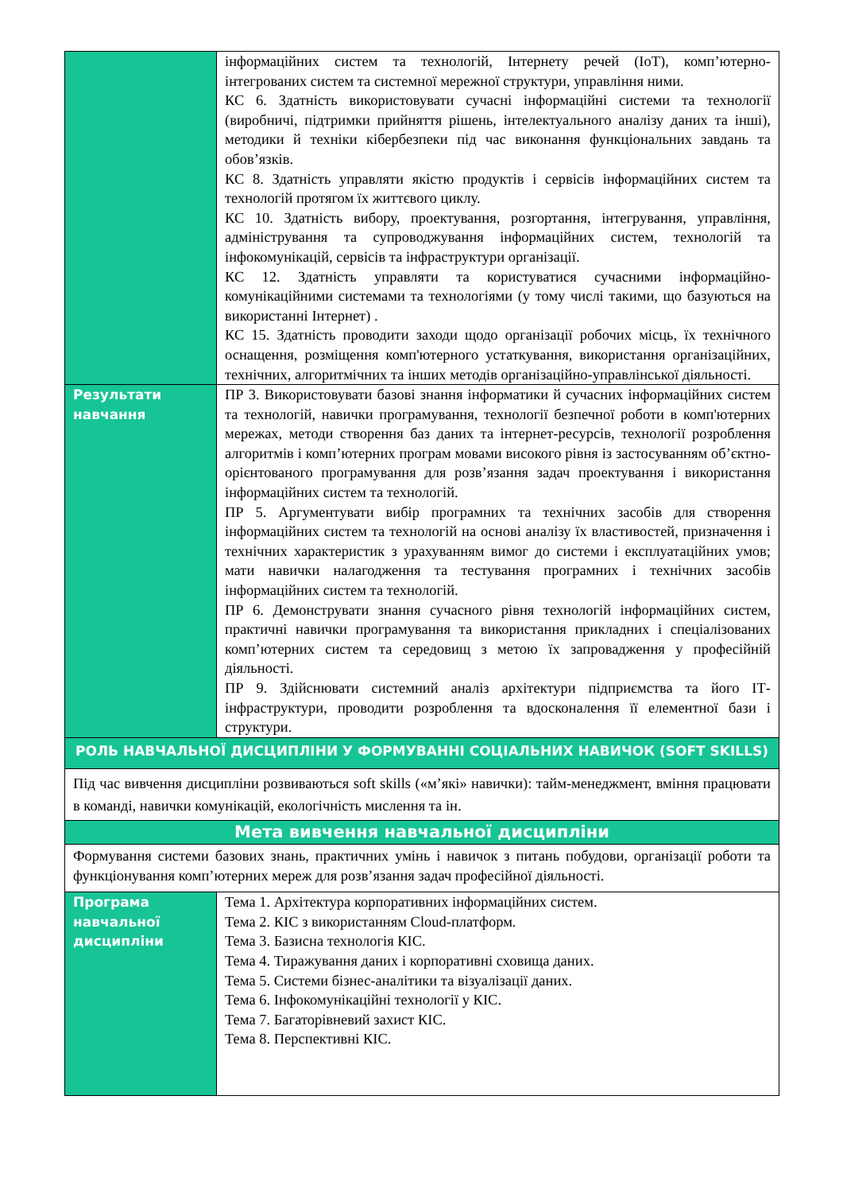| | інформаційних систем та технологій, Інтернету речей (IoT), комп’ютерно-інтегрованих систем та системної мережної структури, управління ними. КС 6. Здатність використовувати сучасні інформаційні системи та технології (виробничі, підтримки прийняття рішень, інтелектуального аналізу даних та інші), методики й техніки кібербезпеки під час виконання функціональних завдань та обов’язків. КС 8. Здатність управляти якістю продуктів і сервісів інформаційних систем та технологій протягом їх життєвого циклу. КС 10. Здатність вибору, проектування, розгортання, інтегрування, управління, адміністрування та супроводжування інформаційних систем, технологій та інфокомунікацій, сервісів та інфраструктури організації. КС 12. Здатність управляти та користуватися сучасними інформаційно-комунікаційними системами та технологіями (у тому числі такими, що базуються на використанні Інтернет) . КС 15. Здатність проводити заходи щодо організації робочих місць, їх технічного оснащення, розміщення комп'ютерного устаткування, використання організаційних, технічних, алгоритмічних та інших методів організаційно-управлінської діяльності. |
| Результати навчання | ПР 3. Використовувати базові знання інформатики й сучасних інформаційних систем та технологій, навички програмування, технології безпечної роботи в комп'ютерних мережах, методи створення баз даних та інтернет-ресурсів, технології розроблення алгоритмів і комп’ютерних програм мовами високого рівня із застосуванням об’єктно-орієнтованого програмування для розв’язання задач проектування і використання інформаційних систем та технологій. ПР 5. Аргументувати вибір програмних та технічних засобів для створення інформаційних систем та технологій на основі аналізу їх властивостей, призначення і технічних характеристик з урахуванням вимог до системи і експлуатаційних умов; мати навички налагодження та тестування програмних і технічних засобів інформаційних систем та технологій. ПР 6. Демонструвати знання сучасного рівня технологій інформаційних систем, практичні навички програмування та використання прикладних і спеціалізованих комп’ютерних систем та середовищ з метою їх запровадження у професійній діяльності. ПР 9. Здійснювати системний аналіз архітектури підприємства та його ІТ-інфраструктури, проводити розроблення та вдосконалення її елементної бази і структури. |
| РОЛЬ НАВЧАЛЬНОЇ ДИСЦИПЛІНИ У ФОРМУВАННІ СОЦІАЛЬНИХ НАВИЧОК (SOFT SKILLS) | |
| Під час вивчення дисципліни розвиваються soft skills («м’які» навички): тайм-менеджмент, вміння працювати в команді, навички комунікацій, екологічність мислення та ін. | |
| Мета вивчення навчальної дисципліни | |
| Формування системи базових знань, практичних умінь і навичок з питань побудови, організації роботи та функціонування комп’ютерних мереж для розв’язання задач професійної діяльності. | |
| Програма навчальної дисципліни | Тема 1. Архітектура корпоративних інформаційних систем. Тема 2. КІС з використанням Cloud-платформ. Тема 3. Базисна технологія КІС. Тема 4. Тиражування даних і корпоративні сховища даних. Тема 5. Системи бізнес-аналітики та візуалізації даних. Тема 6. Інфокомунікаційні технології у КІС. Тема 7. Багаторівневий захист КІС. Тема 8. Перспективні КІС. |